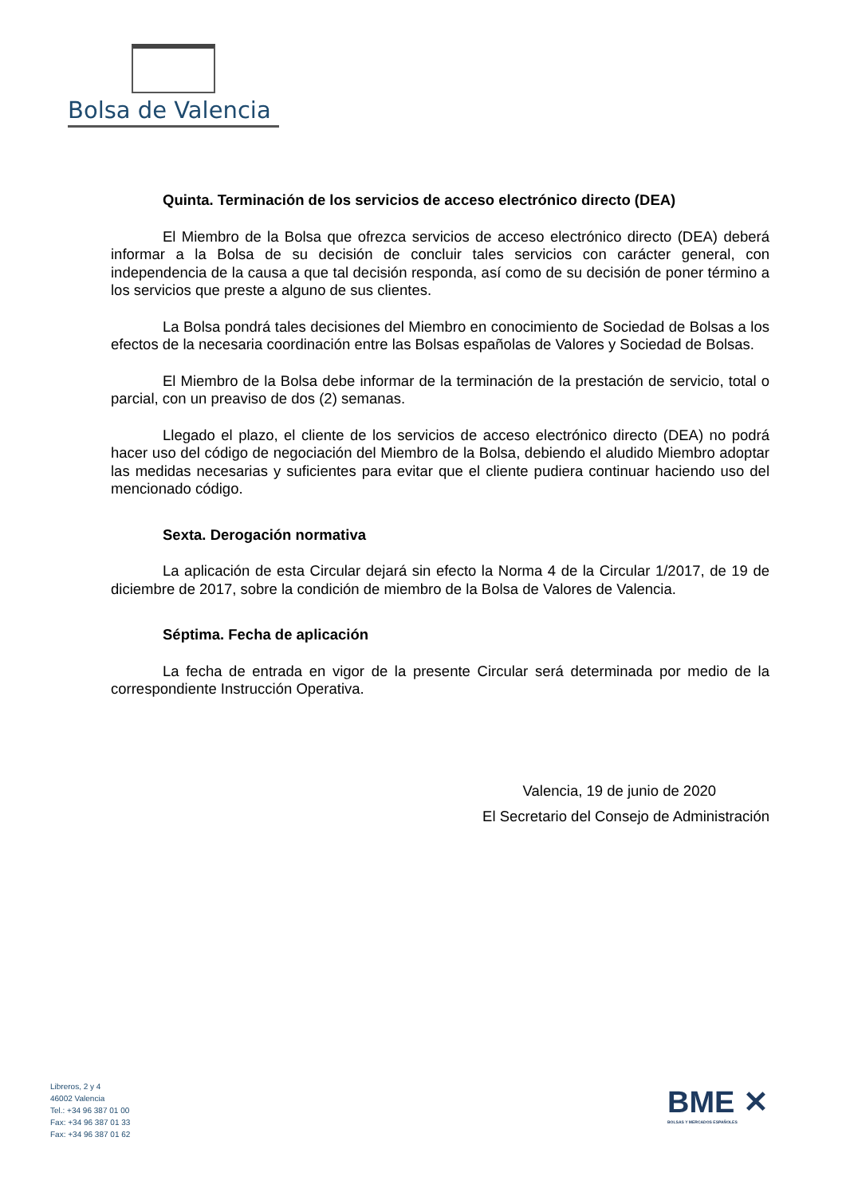Bolsa de Valencia
Quinta. Terminación de los servicios de acceso electrónico directo (DEA)
El Miembro de la Bolsa que ofrezca servicios de acceso electrónico directo (DEA) deberá informar a la Bolsa de su decisión de concluir tales servicios con carácter general, con independencia de la causa a que tal decisión responda, así como de su decisión de poner término a los servicios que preste a alguno de sus clientes.
La Bolsa pondrá tales decisiones del Miembro en conocimiento de Sociedad de Bolsas a los efectos de la necesaria coordinación entre las Bolsas españolas de Valores y Sociedad de Bolsas.
El Miembro de la Bolsa debe informar de la terminación de la prestación de servicio, total o parcial, con un preaviso de dos (2) semanas.
Llegado el plazo, el cliente de los servicios de acceso electrónico directo (DEA) no podrá hacer uso del código de negociación del Miembro de la Bolsa, debiendo el aludido Miembro adoptar las medidas necesarias y suficientes para evitar que el cliente pudiera continuar haciendo uso del mencionado código.
Sexta. Derogación normativa
La aplicación de esta Circular dejará sin efecto la Norma 4 de la Circular 1/2017, de 19 de diciembre de 2017, sobre la condición de miembro de la Bolsa de Valores de Valencia.
Séptima. Fecha de aplicación
La fecha de entrada en vigor de la presente Circular será determinada por medio de la correspondiente Instrucción Operativa.
Valencia, 19 de junio de 2020
El Secretario del Consejo de Administración
Libreros, 2 y 4
46002 Valencia
Tel.: +34 96 387 01 00
Fax: +34 96 387 01 33
Fax: +34 96 387 01 62
BME ✕
BOLSAS Y MERCADOS ESPAÑOLES